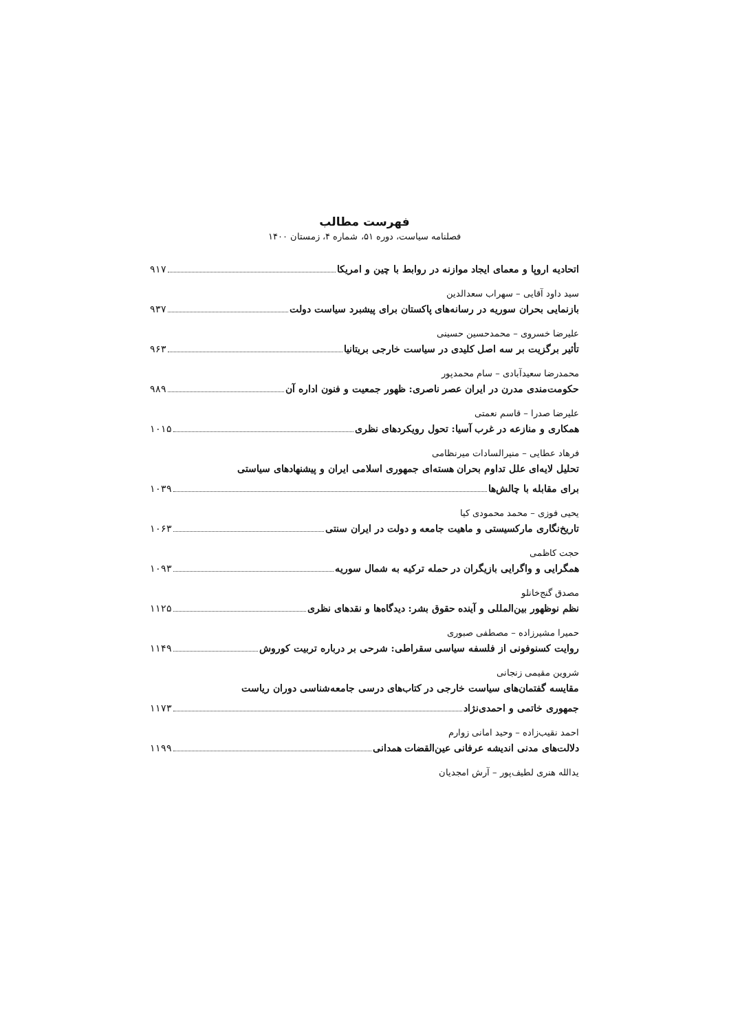فهرست مطالب
فصلنامه سیاست، دوره ۵۱، شماره ۴، زمستان ۱۴۰۰
اتحادیه اروپا و معمای ایجاد موازنه در روابط با چین و امریکا ۹۱۷
سید داود آقایی – سهراب سعدالدین
بازنمایی بحران سوریه در رسانه‌های پاکستان برای پیشبرد سیاست دولت ۹۳۷
علیرضا خسروی – محمدحسین حسینی
تأثیر برگزیت بر سه اصل کلیدی در سیاست خارجی بریتانیا ۹۶۳
محمدرضا سعیدآبادی – سام محمدپور
حکومت‌مندی مدرن در ایران عصر ناصری: ظهور جمعیت و فنون اداره آن ۹۸۹
علیرضا صدرا – قاسم نعمتی
همکاری و منازعه در غرب آسیا: تحول رویکردهای نظری ۱۰۱۵
فرهاد عطایی – منیرالسادات میرنظامی
تحلیل لایه‌ای علل تداوم بحران هسته‌ای جمهوری اسلامی ایران و پیشنهادهای سیاستی
برای مقابله با چالش‌ها ۱۰۳۹
یحیی فوزی – محمد محمودی کیا
تاریخ‌نگاری مارکسیستی و ماهیت جامعه و دولت در ایران سنتی ۱۰۶۳
حجت کاظمی
همگرایی و واگرایی بازیگران در حمله ترکیه به شمال سوریه ۱۰۹۳
مصدق گنج‌خانلو
نظم نوظهور بین‌المللی و آینده حقوق بشر: دیدگاه‌ها و نقدهای نظری ۱۱۲۵
حمیرا مشیرزاده – مصطفی صبوری
روایت کسنوفونی از فلسفه سیاسی سقراطی: شرحی بر درباره تربیت کوروش ۱۱۴۹
شروین مقیمی زنجانی
مقایسه گفتمان‌های سیاست خارجی در کتاب‌های درسی جامعه‌شناسی دوران ریاست
جمهوری خاتمی و احمدی‌نژاد ۱۱۷۳
احمد نقیب‌زاده – وحید امانی زوارم
دلالت‌های مدنی اندیشه عرفانی عین‌القضات همدانی ۱۱۹۹
یدالله هنری لطیف‌پور – آرش امجدیان